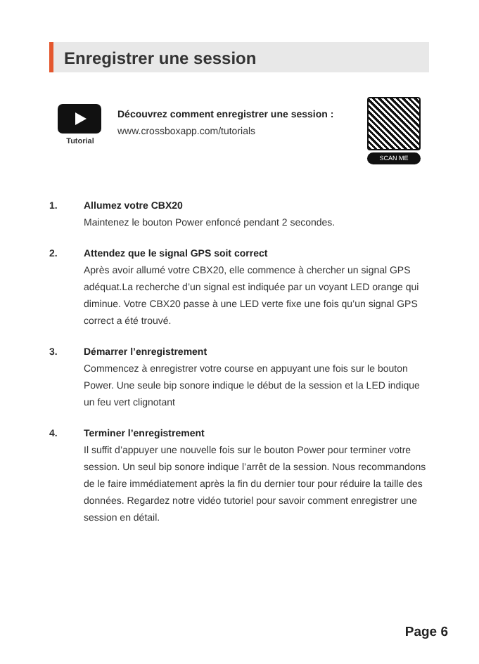Enregistrer une session
Tutorial
Découvrez comment enregistrer une session :
www.crossboxapp.com/tutorials
SCAN ME
1. Allumez votre CBX20
Maintenez le bouton Power enfoncé pendant 2 secondes.
2. Attendez que le signal GPS soit correct
Après avoir allumé votre CBX20, elle commence à chercher un signal GPS adéquat.La recherche d’un signal est indiquée par un voyant LED orange qui diminue. Votre CBX20 passe à une LED verte fixe une fois qu’un signal GPS correct a été trouvé.
3. Démarrer l’enregistrement
Commencez à enregistrer votre course en appuyant une fois sur le bouton Power. Une seule bip sonore indique le début de la session et la LED indique un feu vert clignotant
4. Terminer l’enregistrement
Il suffit d’appuyer une nouvelle fois sur le bouton Power pour terminer votre session. Un seul bip sonore indique l’arrêt de la session. Nous recommandons de le faire immédiatement après la fin du dernier tour pour réduire la taille des données. Regardez notre vidéo tutoriel pour savoir comment enregistrer une session en détail.
Page 6